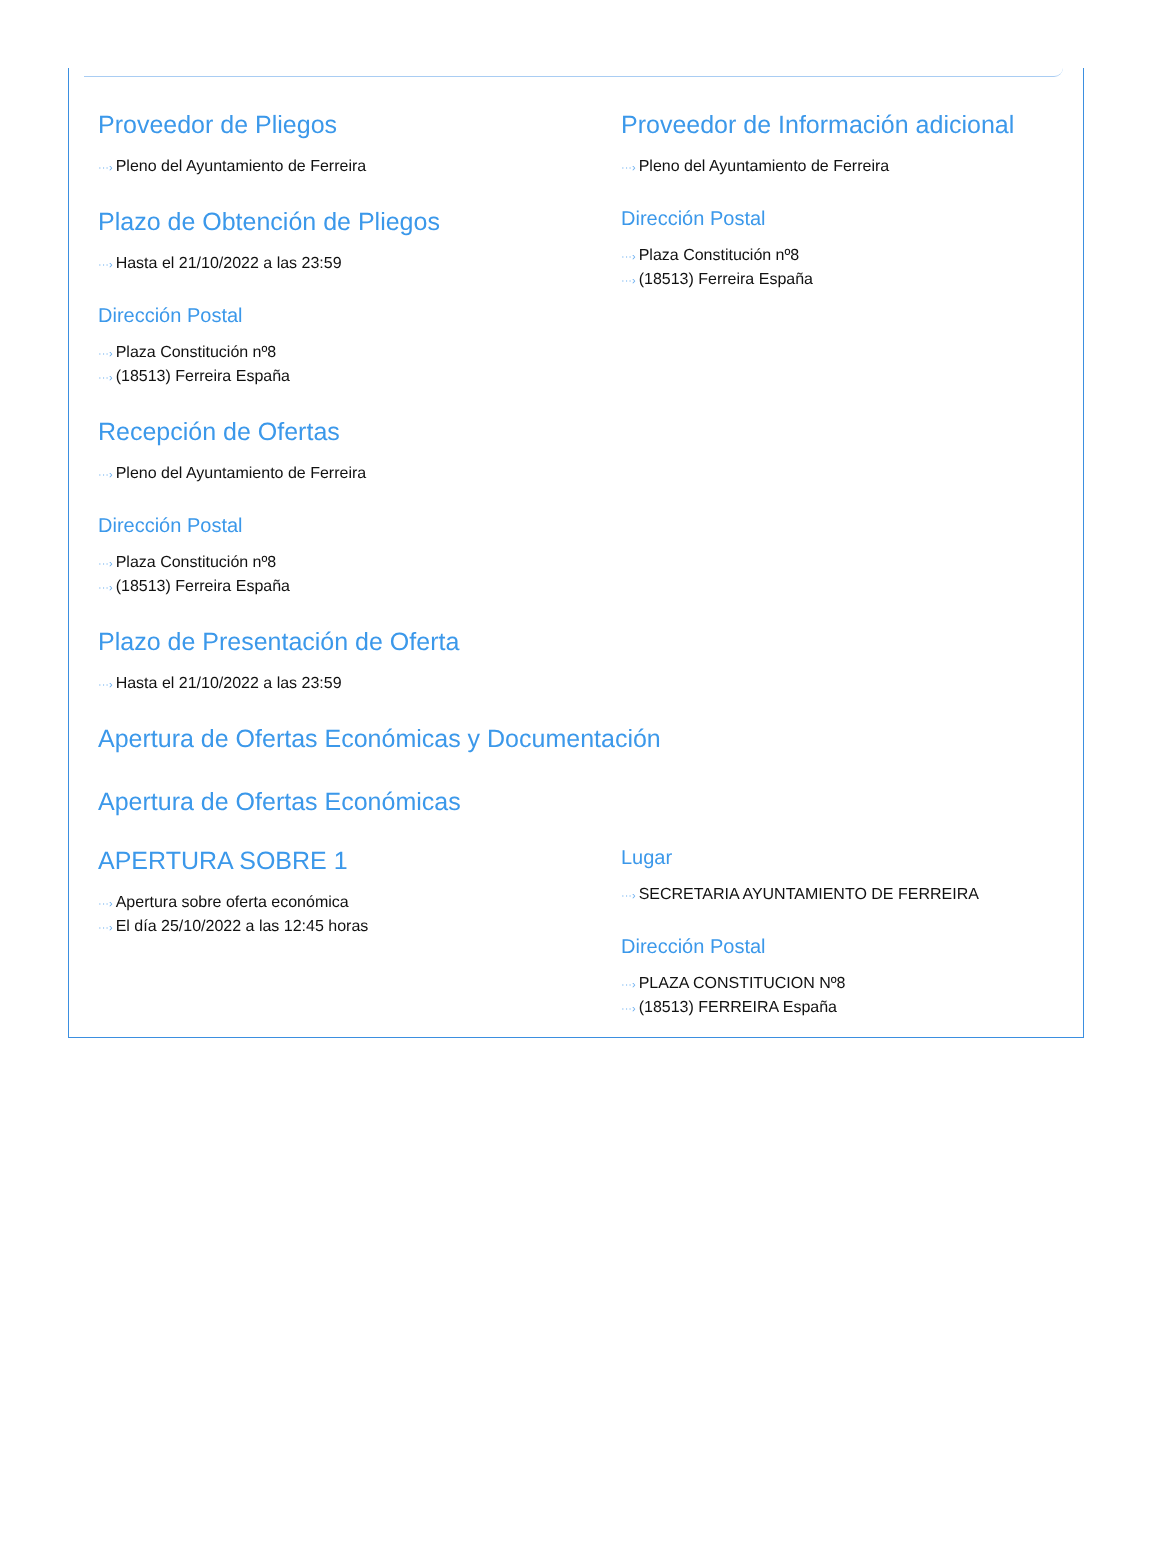Proveedor de Pliegos
···› Pleno del Ayuntamiento de Ferreira
Plazo de Obtención de Pliegos
···› Hasta el 21/10/2022 a las 23:59
Dirección Postal
···› Plaza Constitución nº8
···› (18513) Ferreira España
Recepción de Ofertas
···› Pleno del Ayuntamiento de Ferreira
Dirección Postal
···› Plaza Constitución nº8
···› (18513) Ferreira España
Plazo de Presentación de Oferta
···› Hasta el 21/10/2022 a las 23:59
Proveedor de Información adicional
···› Pleno del Ayuntamiento de Ferreira
Dirección Postal
···› Plaza Constitución nº8
···› (18513) Ferreira España
Apertura de Ofertas Económicas y Documentación
Apertura de Ofertas Económicas
APERTURA SOBRE 1
···› Apertura sobre oferta económica
···› El día 25/10/2022 a las 12:45 horas
Lugar
···› SECRETARIA AYUNTAMIENTO DE FERREIRA
Dirección Postal
···› PLAZA CONSTITUCION Nº8
···› (18513) FERREIRA España